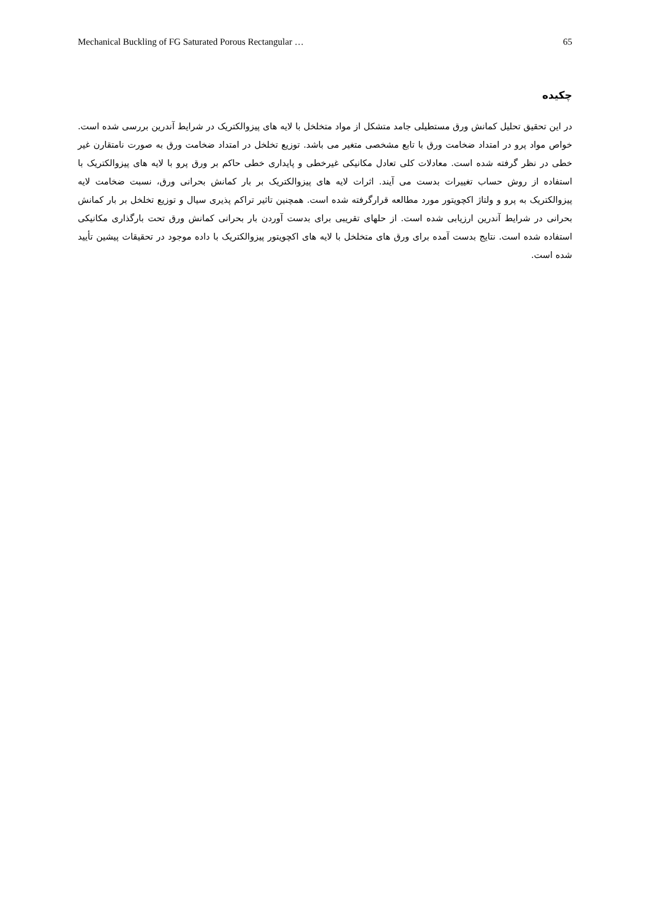Mechanical Buckling of FG Saturated Porous Rectangular … 65
چکیده
در این تحقیق تحلیل کمانش ورق مستطیلی جامد متشکل از مواد متخلخل با لایه های پیزوالکتریک در شرایط آندرین بررسی شده است. خواص مواد پرو در امتداد ضخامت ورق با تابع مشخصی متغیر می باشد. توزیع تخلخل در امتداد ضخامت ورق به صورت نامتقارن غیر خطی در نظر گرفته شده است. معادلات کلی تعادل مکانیکی غیرخطی و پایداری خطی حاکم بر ورق پرو با لایه های پیزوالکتریک با استفاده از روش حساب تغییرات بدست می آیند. اثرات لایه های پیزوالکتریک بر بار کمانش بحرانی ورق، نسبت ضخامت لایه پیزوالکتریک به پرو و ولتاژ اکچویتور مورد مطالعه قرارگرفته شده است. همچنین تاثیر تراکم پذیری سیال و توزیع تخلخل بر بار کمانش بحرانی در شرایط آندرین ارزیابی شده است. از حلهای تقریبی برای بدست آوردن بار بحرانی کمانش ورق تحت بارگذاری مکانیکی استفاده شده است. نتایج بدست آمده برای ورق های متخلخل با لایه های اکچویتور پیزوالکتریک با داده موجود در تحقیقات پیشین تأیید شده است.